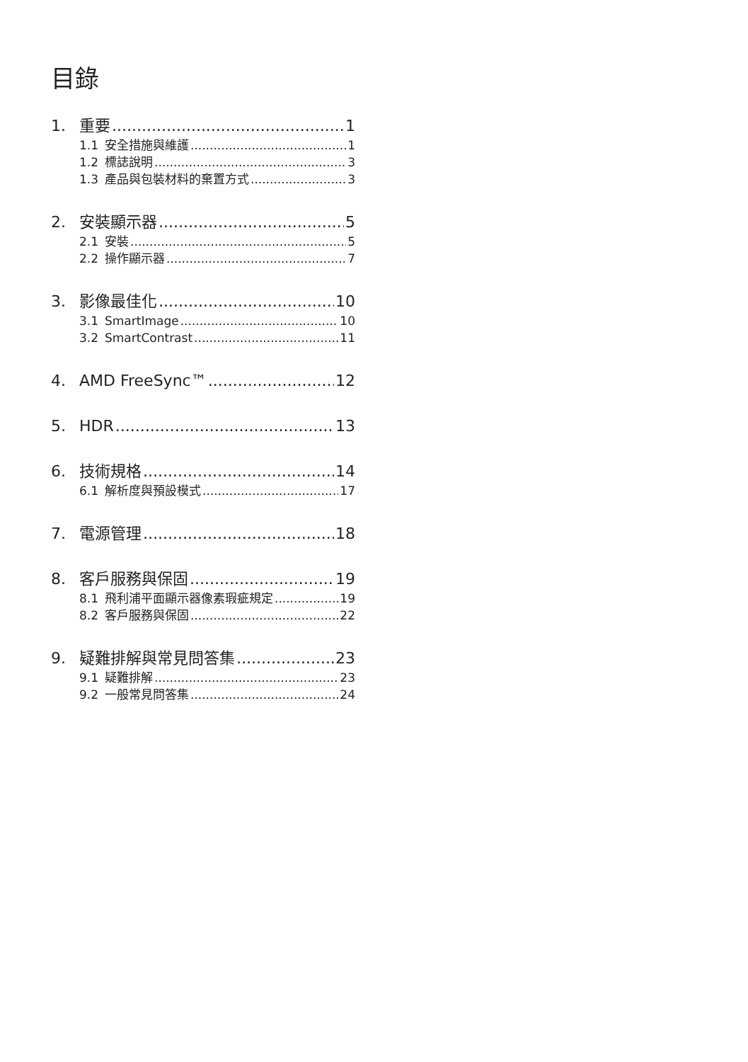目錄
1. 重要 1
1.1 安全措施與維護 1
1.2 標誌說明 3
1.3 產品與包裝材料的棄置方式 3
2. 安裝顯示器 5
2.1 安裝 5
2.2 操作顯示器 7
3. 影像最佳化 10
3.1 SmartImage 10
3.2 SmartContrast 11
4. AMD FreeSync™ 12
5. HDR 13
6. 技術規格 14
6.1 解析度與預設模式 17
7. 電源管理 18
8. 客戶服務與保固 19
8.1 飛利浦平面顯示器像素瑕疵規定 19
8.2 客戶服務與保固 22
9. 疑難排解與常見問答集 23
9.1 疑難排解 23
9.2 一般常見問答集 24